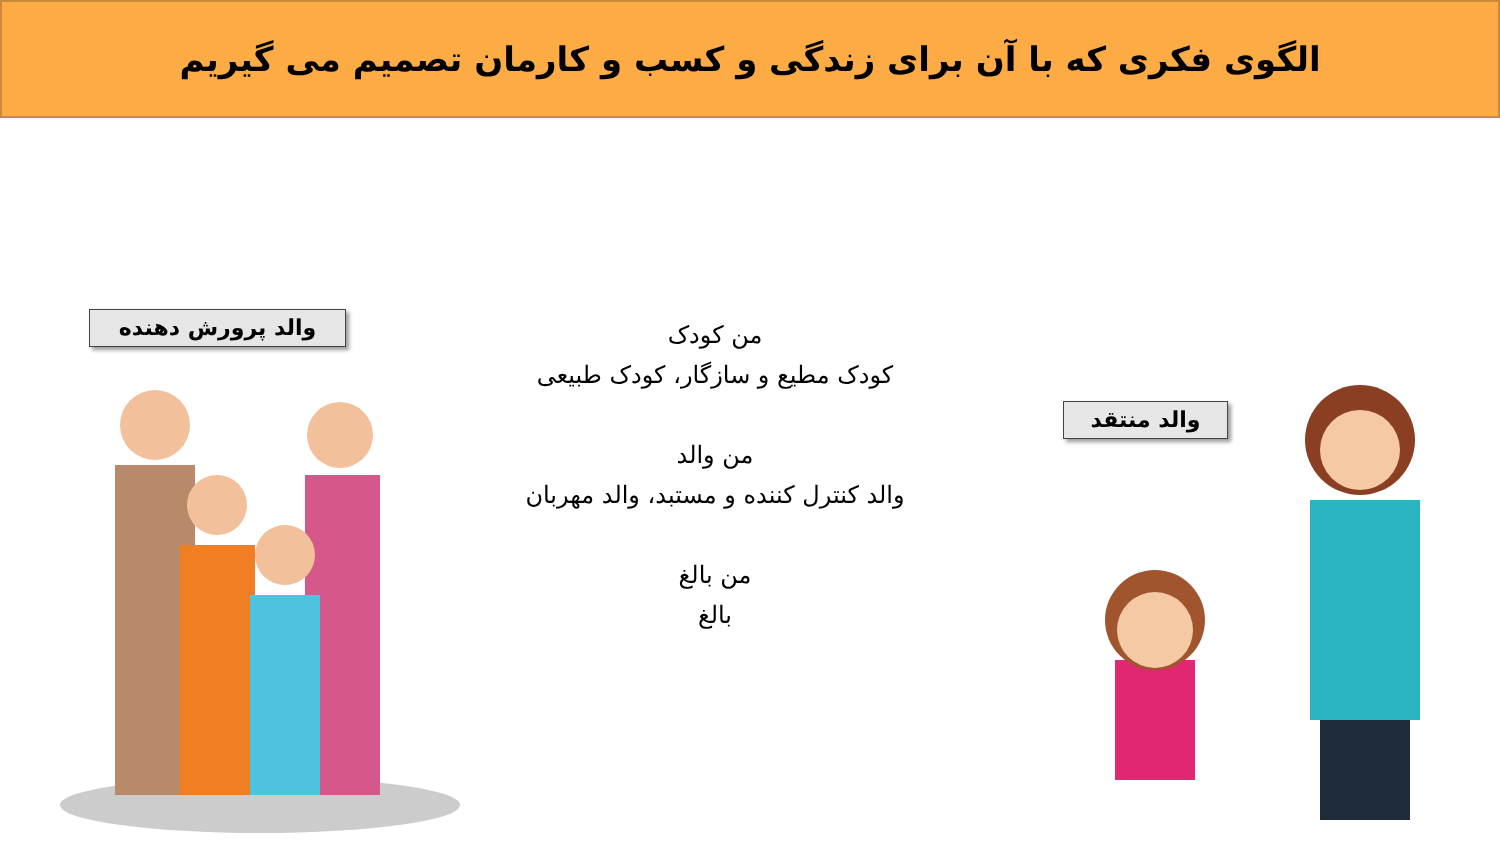الگوی فکری که با آن برای زندگی و کسب و کارمان تصمیم می گیریم
والد پرورش دهنده
والد منتقد
من کودک
کودک مطیع و سازگار، کودک طبیعی
من والد
والد کنترل کننده و مستبد، والد مهربان
من بالغ
بالغ